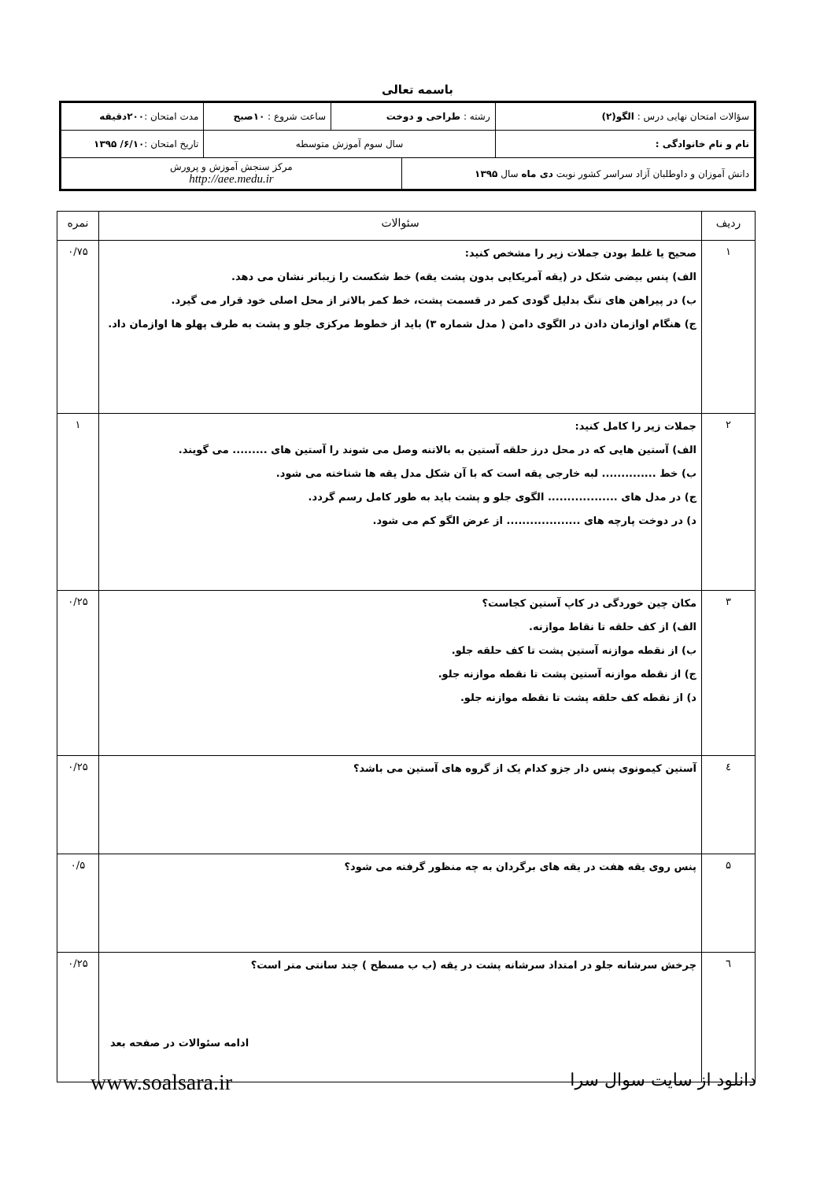باسمه تعالی
| سؤالات امتحان نهایی درس : الگو(۲) | رشته : طراحی و دوخت | | ساعت شروع : ۱۰صبح | مدت امتحان : ۲۰۰دقیقه |
| نام و نام خانوادگی : | سال سوم آموزش متوسطه | | | تاریخ امتحان : ۶/۱۰/ ۱۳۹۵ |
| دانش آموزان و داوطلبان آزاد سراسر کشور نوبت دی ماه سال ۱۳۹۵ | | مرکز سنجش آموزش و پرورش http://aee.medu.ir | | |
| ردیف | سئوالات | نمره |
| --- | --- | --- |
| ۱ | صحیح یا غلط بودن جملات زیر را مشخص کنید: الف) پنس بیضی شکل در (یقه آمریکایی بدون پشت یقه) خط شکست را زیباتر نشان می دهد. ب) در پیراهن های تنگ بدلیل گودی کمر در قسمت پشت، خط کمر بالاتر از محل اصلی خود قرار می گیرد. ج) هنگام اوازمان دادن در الگوی دامن ( مدل شماره ۳) باید از خطوط مرکزی جلو و پشت به طرف پهلو ها اوازمان داد. | ۰/۷۵ |
| ۲ | جملات زیر را کامل کنید: الف) آستین هایی که در محل درز حلقه آستین به بالاتنه وصل می شوند را آستین های ......... می گویند. ب) خط .............. لبه خارجی یقه است که با آن شکل مدل یقه ها شناخته می شود. ج) در مدل های .................. الگوی جلو و پشت باید به طور کامل رسم گردد. د) در دوخت پارچه های ................... از عرض الگو کم می شود. | ۱ |
| ۳ | مکان چین خوردگی در کاپ آستین کجاست؟ الف) از کف حلقه تا نقاط موازنه. ب) از نقطه موازنه آستین پشت تا کف حلقه جلو. ج) از نقطه موازنه آستین پشت تا نقطه موازنه جلو. د) از نقطه کف حلقه پشت تا نقطه موازنه جلو. | ۰/۲۵ |
| ٤ | آستین کیمونوی پنس دار جزو کدام یک از گروه های آستین می باشد؟ | ۰/۲۵ |
| ۵ | پنس روی یقه هفت در یقه های برگردان به چه منظور گرفته می شود؟ | ۰/۵ |
| ٦ | چرخش سرشانه جلو در امتداد سرشانه پشت در یقه (ب ب مسطح ) چند سانتی متر است؟ | ۰/۲۵ |
ادامه سئوالات در صفحه بعد
دانلود از سایت سوال سرا www.soalsara.ir